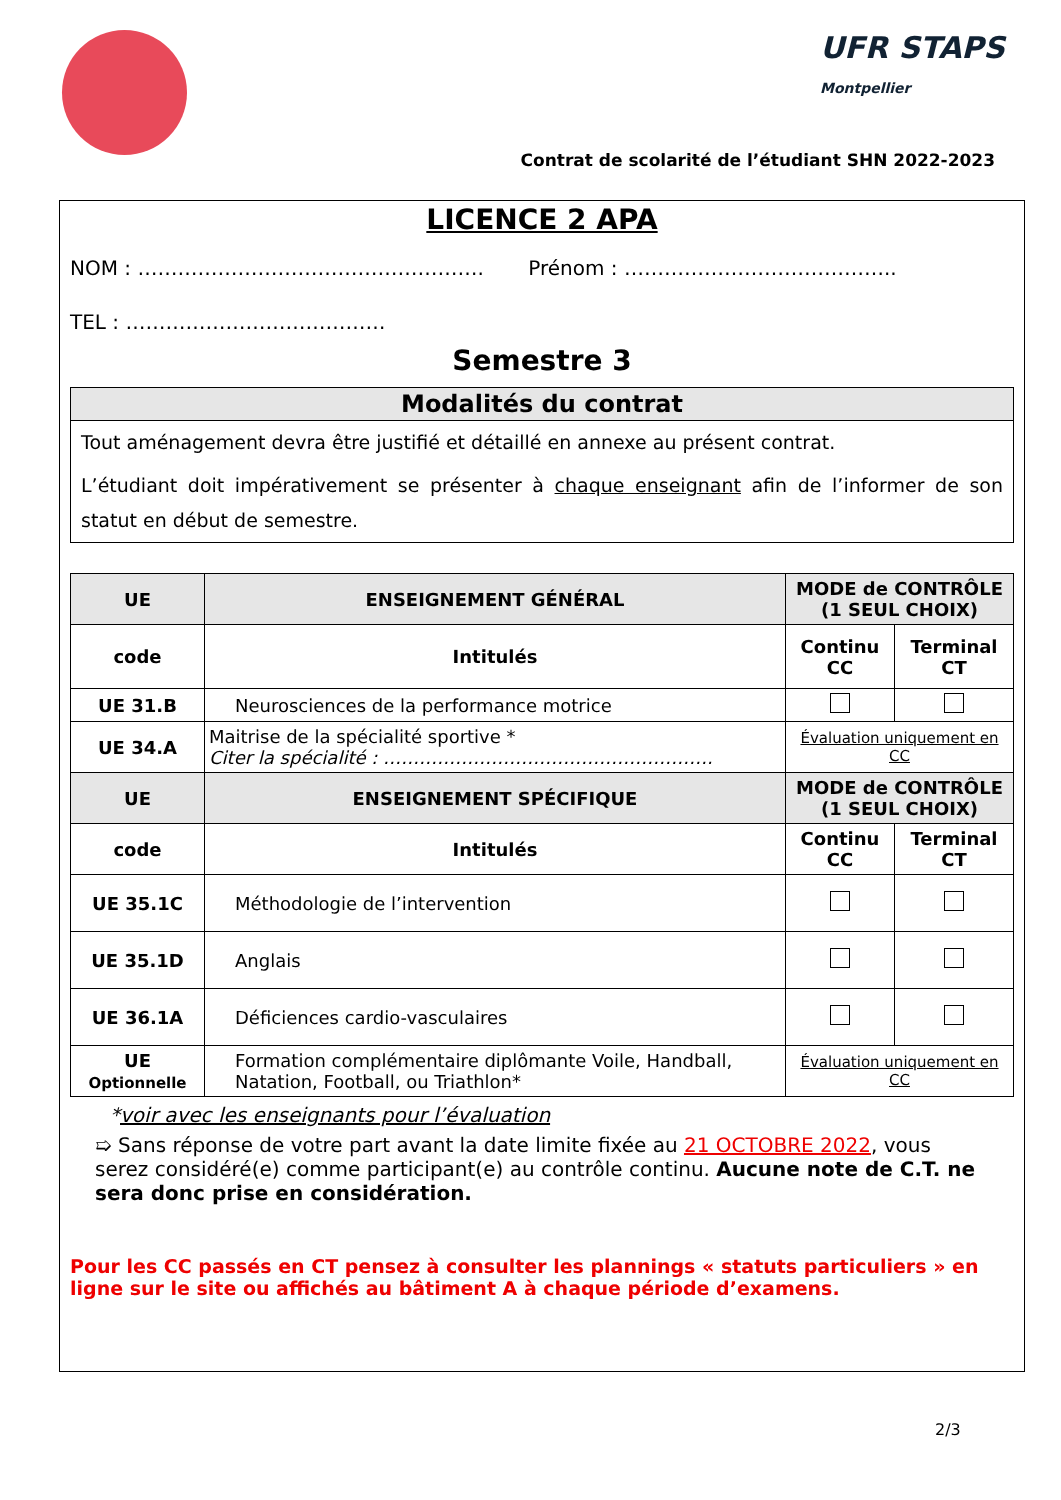UFR STAPS
Montpellier
Contrat de scolarité de l’étudiant SHN 2022-2023
LICENCE 2 APA
NOM : ……………………………………………. Prénom : …………………………………..
TEL : …………………………………
Semestre 3
Modalités du contrat
Tout aménagement devra être justifié et détaillé en annexe au présent contrat.
L’étudiant doit impérativement se présenter à chaque enseignant afin de l’informer de son statut en début de semestre.
| UE | ENSEIGNEMENT GÉNÉRAL | MODE de CONTRÔLE (1 SEUL CHOIX) | |
| --- | --- | --- | --- |
| code | Intitulés | Continu CC | Terminal CT |
| UE 31.B | Neurosciences de la performance motrice | | |
| UE 34.A | Maitrise de la spécialité sportive * Citer la spécialité : ………………………………………………. | Évaluation uniquement en CC | |
| UE | ENSEIGNEMENT SPÉCIFIQUE | MODE de CONTRÔLE (1 SEUL CHOIX) | |
| code | Intitulés | Continu CC | Terminal CT |
| UE 35.1C | Méthodologie de l’intervention | | |
| UE 35.1D | Anglais | | |
| UE 36.1A | Déficiences cardio-vasculaires | | |
| UE Optionnelle | Formation complémentaire diplômante Voile, Handball, Natation, Football, ou Triathlon* | Évaluation uniquement en CC | |
*voir avec les enseignants pour l’évaluation
➯ Sans réponse de votre part avant la date limite fixée au 21 OCTOBRE 2022, vous serez considéré(e) comme participant(e) au contrôle continu. Aucune note de C.T. ne sera donc prise en considération.
Pour les CC passés en CT pensez à consulter les plannings « statuts particuliers » en ligne sur le site ou affichés au bâtiment A à chaque période d’examens.
2/3